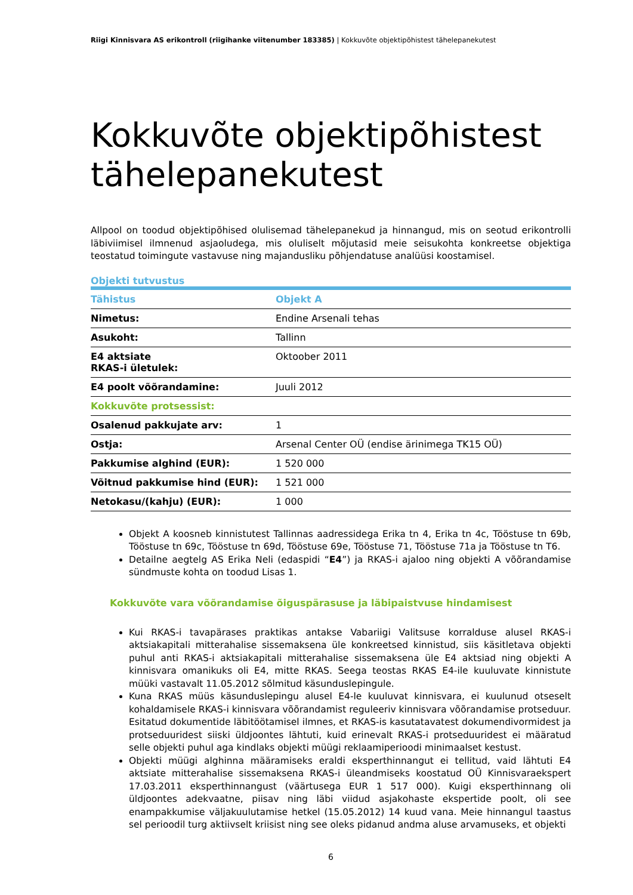Riigi Kinnisvara AS erikontroll (riigihanke viitenumber 183385) | Kokkuvõte objektipõhistest tähelepanekutest
Kokkuvõte objektipõhistest tähelepanekutest
Allpool on toodud objektipõhised olulisemad tähelepanekud ja hinnangud, mis on seotud erikontrolli läbiviimisel ilmnenud asjaoludega, mis oluliselt mõjutasid meie seisukohta konkreetse objektiga teostatud toimingute vastavuse ning majandusliku põhjendatuse analüüsi koostamisel.
Objekti tutvustus
| Tähistus | Objekt A |
| --- | --- |
| Nimetus: | Endine Arsenali tehas |
| Asukoht: | Tallinn |
| E4 aktsiate RKAS-i ületulek: | Oktoober 2011 |
| E4 poolt võõrandamine: | Juuli 2012 |
| Kokkuvõte protsessist: | |
| Osalenud pakkujate arv: | 1 |
| Ostja: | Arsenal Center OÜ (endise ärinimega TK15 OÜ) |
| Pakkumise alghind (EUR): | 1 520 000 |
| Võitnud pakkumise hind (EUR): | 1 521 000 |
| Netokasu/(kahju) (EUR): | 1 000 |
Objekt A koosneb kinnistutest Tallinnas aadressidega Erika tn 4, Erika tn 4c, Tööstuse tn 69b, Tööstuse tn 69c, Tööstuse tn 69d, Tööstuse 69e, Tööstuse 71, Tööstuse 71a ja Tööstuse tn T6.
Detailne aegtelg AS Erika Neli (edaspidi “E4”) ja RKAS-i ajaloo ning objekti A võõrandamise sündmuste kohta on toodud Lisas 1.
Kokkuvõte vara võõrandamise õiguspärasuse ja läbipaistvuse hindamisest
Kui RKAS-i tavapärases praktikas antakse Vabariigi Valitsuse korralduse alusel RKAS-i aktsiakapitali mitterahalise sissemaksena üle konkreetsed kinnistud, siis käsitletava objekti puhul anti RKAS-i aktsiakapitali mitterahalise sissemaksena üle E4 aktsiad ning objekti A kinnisvara omanikuks oli E4, mitte RKAS. Seega teostas RKAS E4-ile kuuluvate kinnistute müüki vastavalt 11.05.2012 sõlmitud käsunduslepingule.
Kuna RKAS müüs käsunduslepingu alusel E4-le kuuluvat kinnisvara, ei kuulunud otseselt kohaldamisele RKAS-i kinnisvara võõrandamist reguleeriv kinnisvara võõrandamise protseduur. Esitatud dokumentide läbitöötamisel ilmnes, et RKAS-is kasutatavatest dokumendivormidest ja protseduuridest siiski üldjoontes lähtuti, kuid erinevalt RKAS-i protseduuridest ei määratud selle objekti puhul aga kindlaks objekti müügi reklaamiperioodi minimaalset kestust.
Objekti müügi alghinna määramiseks eraldi eksperthinnangut ei tellitud, vaid lähtuti E4 aktsiate mitterahalise sissemaksena RKAS-i üleandmiseks koostatud OÜ Kinnisvaraekspert 17.03.2011 eksperthinnangust (väärtusega EUR 1 517 000). Kuigi eksperthinnang oli üldjoontes adekvaatne, piisav ning läbi viidud asjakohaste ekspertide poolt, oli see enampakkumise väljakuulutamise hetkel (15.05.2012) 14 kuud vana. Meie hinnangul taastus sel perioodil turg aktiivselt kriisist ning see oleks pidanud andma aluse arvamuseks, et objekti
6